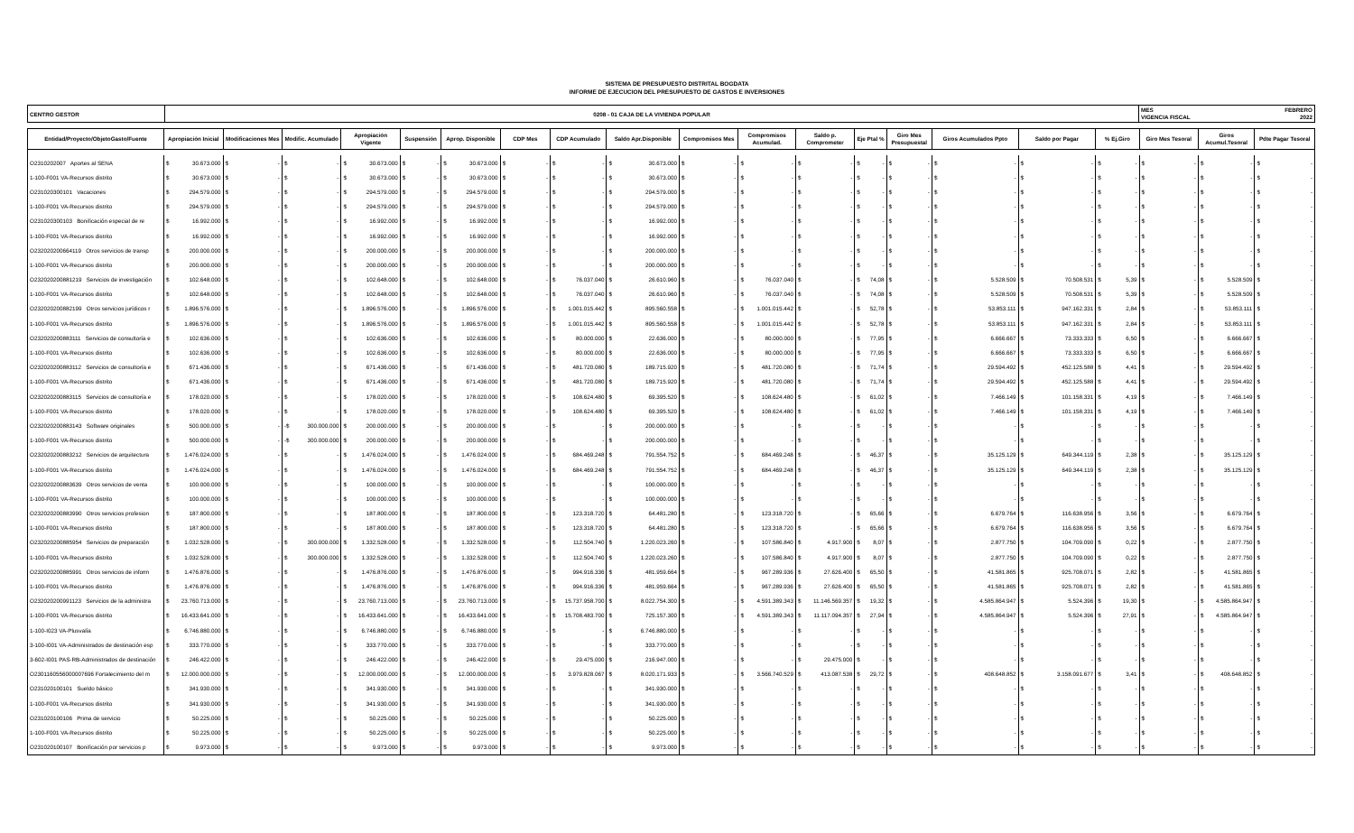SISTEMA DE PRESUPUESTO DISTRITAL BOGDATA
INFORME DE EJECUCION DEL PRESUPUESTO DE GASTOS E INVERSIONES
| CENTRO GESTOR | 0208 - 01 CAJA DE LA VIVIENDA POPULAR | MES FEBRERO VIGENCIA FISCAL 2022 |
| Entidad/Proyecto/ObjetoGasto/Fuente | Apropiación Inicial | Modificaciones Mes | Modific. Acumulado | Apropiación Vigente | Suspensión | Aprop. Disponible | CDP Mes | CDP Acumulado | Saldo Apr.Disponible | Compromisos Mes | Compromisos Acumulad. | Saldo p. Comprometer | Eje Ptal % | Giro Mes Presupuestal | Giros Acumulados Ppto | Saldo por Pagar | % Ej.Giro | Giro Mes Tesoral | Giros Acumul.Tesoral | Pdte Pagar Tesoral |
| --- | --- | --- | --- | --- | --- | --- | --- | --- | --- | --- | --- | --- | --- | --- | --- | --- | --- | --- | --- | --- |
| O2310202007 Aportes al SENA | $ 30.673.000 | $ - | $ - | $ 30.673.000 | $ - | $ 30.673.000 | $ - | $ - | $ 30.673.000 | $ - | $ - | $ - | $ - | $ - | $ - | $ - | $ - | $ - | $ - | $ - |
| 1-100-F001 VA-Recursos distrito | $ 30.673.000 | $ - | $ - | $ 30.673.000 | $ - | $ 30.673.000 | $ - | $ - | $ 30.673.000 | $ - | $ - | $ - | $ - | $ - | $ - | $ - | $ - | $ - | $ - | $ - |
| O231020300101 Vacaciones | $ 294.579.000 | $ - | $ - | $ 294.579.000 | $ - | $ 294.579.000 | $ - | $ - | $ 294.579.000 | $ - | $ - | $ - | $ - | $ - | $ - | $ - | $ - | $ - | $ - | $ - |
| 1-100-F001 VA-Recursos distrito | $ 294.579.000 | $ - | $ - | $ 294.579.000 | $ - | $ 294.579.000 | $ - | $ - | $ 294.579.000 | $ - | $ - | $ - | $ - | $ - | $ - | $ - | $ - | $ - | $ - | $ - |
| O231020300103 Bonificación especial de re | $ 16.992.000 | $ - | $ - | $ 16.992.000 | $ - | $ 16.992.000 | $ - | $ - | $ 16.992.000 | $ - | $ - | $ - | $ - | $ - | $ - | $ - | $ - | $ - | $ - | $ - |
| 1-100-F001 VA-Recursos distrito | $ 16.992.000 | $ - | $ - | $ 16.992.000 | $ - | $ 16.992.000 | $ - | $ - | $ 16.992.000 | $ - | $ - | $ - | $ - | $ - | $ - | $ - | $ - | $ - | $ - | $ - |
| O232020200664119 Otros servicios de transp | $ 200.000.000 | $ - | $ - | $ 200.000.000 | $ - | $ 200.000.000 | $ - | $ - | $ 200.000.000 | $ - | $ - | $ - | $ - | $ - | $ - | $ - | $ - | $ - | $ - | $ - |
| 1-100-F001 VA-Recursos distrito | $ 200.000.000 | $ - | $ - | $ 200.000.000 | $ - | $ 200.000.000 | $ - | $ - | $ 200.000.000 | $ - | $ - | $ - | $ - | $ - | $ - | $ - | $ - | $ - | $ - | $ - |
| O232020200881219 Servicios de investigación | $ 102.648.000 | $ - | $ - | $ 102.648.000 | $ - | $ 102.648.000 | $ - | $ 76.037.040 | $ 26.610.960 | $ - | $ 76.037.040 | $ - | $ 74,08 | $ - | $ 5.528.509 | $ 70.508.531 | $ 5,39 | $ - | $ 5.528.509 | $ - |
| 1-100-F001 VA-Recursos distrito | $ 102.648.000 | $ - | $ - | $ 102.648.000 | $ - | $ 102.648.000 | $ - | $ 76.037.040 | $ 26.610.960 | $ - | $ 76.037.040 | $ - | $ 74,08 | $ - | $ 5.528.509 | $ 70.508.531 | $ 5,39 | $ - | $ 5.528.509 | $ - |
| O232020200882199 Otros servicios jurídicos r | $ 1.896.576.000 | $ - | $ - | $ 1.896.576.000 | $ - | $ 1.896.576.000 | $ - | $ 1.001.015.442 | $ 895.560.558 | $ - | $ 1.001.015.442 | $ - | $ 52,78 | $ - | $ 53.853.111 | $ 947.162.331 | $ 2,84 | $ - | $ 53.853.111 | $ - |
| 1-100-F001 VA-Recursos distrito | $ 1.896.576.000 | $ - | $ - | $ 1.896.576.000 | $ - | $ 1.896.576.000 | $ - | $ 1.001.015.442 | $ 895.560.558 | $ - | $ 1.001.015.442 | $ - | $ 52,78 | $ - | $ 53.853.111 | $ 947.162.331 | $ 2,84 | $ - | $ 53.853.111 | $ - |
| O232020200883111 Servicios de consultoría e | $ 102.636.000 | $ - | $ - | $ 102.636.000 | $ - | $ 102.636.000 | $ - | $ 80.000.000 | $ 22.636.000 | $ - | $ 80.000.000 | $ - | $ 77,95 | $ - | $ 6.666.667 | $ 73.333.333 | $ 6,50 | $ - | $ 6.666.667 | $ - |
| 1-100-F001 VA-Recursos distrito | $ 102.636.000 | $ - | $ - | $ 102.636.000 | $ - | $ 102.636.000 | $ - | $ 80.000.000 | $ 22.636.000 | $ - | $ 80.000.000 | $ - | $ 77,95 | $ - | $ 6.666.667 | $ 73.333.333 | $ 6,50 | $ - | $ 6.666.667 | $ - |
| O232020200883112 Servicios de consultoría e | $ 671.436.000 | $ - | $ - | $ 671.436.000 | $ - | $ 671.436.000 | $ - | $ 481.720.080 | $ 189.715.920 | $ - | $ 481.720.080 | $ - | $ 71,74 | $ - | $ 29.594.492 | $ 452.125.588 | $ 4,41 | $ - | $ 29.594.492 | $ - |
| 1-100-F001 VA-Recursos distrito | $ 671.436.000 | $ - | $ - | $ 671.436.000 | $ - | $ 671.436.000 | $ - | $ 481.720.080 | $ 189.715.920 | $ - | $ 481.720.080 | $ - | $ 71,74 | $ - | $ 29.594.492 | $ 452.125.588 | $ 4,41 | $ - | $ 29.594.492 | $ - |
| O232020200883115 Servicios de consultoría e | $ 178.020.000 | $ - | $ - | $ 178.020.000 | $ - | $ 178.020.000 | $ - | $ 108.624.480 | $ 69.395.520 | $ - | $ 108.624.480 | $ - | $ 61,02 | $ - | $ 7.466.149 | $ 101.158.331 | $ 4,19 | $ - | $ 7.466.149 | $ - |
| 1-100-F001 VA-Recursos distrito | $ 178.020.000 | $ - | $ - | $ 178.020.000 | $ - | $ 178.020.000 | $ - | $ 108.624.480 | $ 69.395.520 | $ - | $ 108.624.480 | $ - | $ 61,02 | $ - | $ 7.466.149 | $ 101.158.331 | $ 4,19 | $ - | $ 7.466.149 | $ - |
| O232020200883143 Software originales | $ 500.000.000 | $ - | -$ 300.000.000 | $ 200.000.000 | $ - | $ 200.000.000 | $ - | $ - | $ 200.000.000 | $ - | $ - | $ - | $ - | $ - | $ - | $ - | $ - | $ - | $ - | $ - |
| 1-100-F001 VA-Recursos distrito | $ 500.000.000 | $ - | -$ 300.000.000 | $ 200.000.000 | $ - | $ 200.000.000 | $ - | $ - | $ 200.000.000 | $ - | $ - | $ - | $ - | $ - | $ - | $ - | $ - | $ - | $ - | $ - |
| O232020200883212 Servicios de arquitectura | $ 1.476.024.000 | $ - | $ - | $ 1.476.024.000 | $ - | $ 1.476.024.000 | $ - | $ 684.469.248 | $ 791.554.752 | $ - | $ 684.469.248 | $ - | $ 46,37 | $ - | $ 35.125.129 | $ 649.344.119 | $ 2,38 | $ - | $ 35.125.129 | $ - |
| 1-100-F001 VA-Recursos distrito | $ 1.476.024.000 | $ - | $ - | $ 1.476.024.000 | $ - | $ 1.476.024.000 | $ - | $ 684.469.248 | $ 791.554.752 | $ - | $ 684.469.248 | $ - | $ 46,37 | $ - | $ 35.125.129 | $ 649.344.119 | $ 2,38 | $ - | $ 35.125.129 | $ - |
| O232020200883639 Otros servicios de venta | $ 100.000.000 | $ - | $ - | $ 100.000.000 | $ - | $ 100.000.000 | $ - | $ - | $ 100.000.000 | $ - | $ - | $ - | $ - | $ - | $ - | $ - | $ - | $ - | $ - | $ - |
| 1-100-F001 VA-Recursos distrito | $ 100.000.000 | $ - | $ - | $ 100.000.000 | $ - | $ 100.000.000 | $ - | $ - | $ 100.000.000 | $ - | $ - | $ - | $ - | $ - | $ - | $ - | $ - | $ - | $ - | $ - |
| O232020200883990 Otros servicios profesion | $ 187.800.000 | $ - | $ - | $ 187.800.000 | $ - | $ 187.800.000 | $ - | $ 123.318.720 | $ 64.481.280 | $ - | $ 123.318.720 | $ - | $ 65,66 | $ - | $ 6.679.764 | $ 116.638.956 | $ 3,56 | $ - | $ 6.679.764 | $ - |
| 1-100-F001 VA-Recursos distrito | $ 187.800.000 | $ - | $ - | $ 187.800.000 | $ - | $ 187.800.000 | $ - | $ 123.318.720 | $ 64.481.280 | $ - | $ 123.318.720 | $ - | $ 65,66 | $ - | $ 6.679.764 | $ 116.638.956 | $ 3,56 | $ - | $ 6.679.764 | $ - |
| O232020200885954 Servicios de preparación | $ 1.032.528.000 | $ - | $ 300.000.000 | $ 1.332.528.000 | $ - | $ 1.332.528.000 | $ - | $ 112.504.740 | $ 1.220.023.260 | $ - | $ 107.586.840 | $ 4.917.900 | $ 8,07 | $ - | $ 2.877.750 | $ 104.709.090 | $ 0,22 | $ - | $ 2.877.750 | $ - |
| 1-100-F001 VA-Recursos distrito | $ 1.032.528.000 | $ - | $ 300.000.000 | $ 1.332.528.000 | $ - | $ 1.332.528.000 | $ - | $ 112.504.740 | $ 1.220.023.260 | $ - | $ 107.586.840 | $ 4.917.900 | $ 8,07 | $ - | $ 2.877.750 | $ 104.709.090 | $ 0,22 | $ - | $ 2.877.750 | $ - |
| O232020200885991 Otros servicios de inform | $ 1.476.876.000 | $ - | $ - | $ 1.476.876.000 | $ - | $ 1.476.876.000 | $ - | $ 994.916.336 | $ 481.959.664 | $ - | $ 967.289.936 | $ 27.626.400 | $ 65,50 | $ - | $ 41.581.865 | $ 925.708.071 | $ 2,82 | $ - | $ 41.581.865 | $ - |
| 1-100-F001 VA-Recursos distrito | $ 1.476.876.000 | $ - | $ - | $ 1.476.876.000 | $ - | $ 1.476.876.000 | $ - | $ 994.916.336 | $ 481.959.664 | $ - | $ 967.289.936 | $ 27.626.400 | $ 65,50 | $ - | $ 41.581.865 | $ 925.708.071 | $ 2,82 | $ - | $ 41.581.865 | $ - |
| O232020200991123 Servicios de la administra | $ 23.760.713.000 | $ - | $ - | $ 23.760.713.000 | $ - | $ 23.760.713.000 | $ - | $ 15.737.958.700 | $ 8.022.754.300 | $ - | $ 4.591.389.343 | $ 11.146.569.357 | $ 19,32 | $ - | $ 4.585.864.947 | $ 5.524.396 | $ 19,30 | $ - | $ 4.585.864.947 | $ - |
| 1-100-F001 VA-Recursos distrito | $ 16.433.641.000 | $ - | $ - | $ 16.433.641.000 | $ - | $ 16.433.641.000 | $ - | $ 15.708.483.700 | $ 725.157.300 | $ - | $ 4.591.389.343 | $ 11.117.094.357 | $ 27,94 | $ - | $ 4.585.864.947 | $ 5.524.396 | $ 27,91 | $ - | $ 4.585.864.947 | $ - |
| 1-100-I023 VA-Plusvalía | $ 6.746.880.000 | $ - | $ - | $ 6.746.880.000 | $ - | $ 6.746.880.000 | $ - | $ - | $ 6.746.880.000 | $ - | $ - | $ - | $ - | $ - | $ - | $ - | $ - | $ - | $ - | $ - |
| 3-100-I001 VA-Administrados de destinación esp | $ 333.770.000 | $ - | $ - | $ 333.770.000 | $ - | $ 333.770.000 | $ - | $ - | $ 333.770.000 | $ - | $ - | $ - | $ - | $ - | $ - | $ - | $ - | $ - | $ - | $ - |
| 3-602-I001 PAS-RB-Administrados de destinación | $ 246.422.000 | $ - | $ - | $ 246.422.000 | $ - | $ 246.422.000 | $ - | $ 29.475.000 | $ 216.947.000 | $ - | $ - | $ 29.475.000 | $ - | $ - | $ - | $ - | $ - | $ - | $ - | $ - |
| O2301160556000007696 Fortalecimiento del m | $ 12.000.000.000 | $ - | $ - | $ 12.000.000.000 | $ - | $ 12.000.000.000 | $ - | $ 3.979.828.067 | $ 8.020.171.933 | $ - | $ 3.566.740.529 | $ 413.087.538 | $ 29,72 | $ - | $ 408.648.852 | $ 3.158.091.677 | $ 3,41 | $ - | $ 408.648.852 | $ - |
| O231020100101 Sueldo básico | $ 341.930.000 | $ - | $ - | $ 341.930.000 | $ - | $ 341.930.000 | $ - | $ - | $ 341.930.000 | $ - | $ - | $ - | $ - | $ - | $ - | $ - | $ - | $ - | $ - | $ - |
| 1-100-F001 VA-Recursos distrito | $ 341.930.000 | $ - | $ - | $ 341.930.000 | $ - | $ 341.930.000 | $ - | $ - | $ 341.930.000 | $ - | $ - | $ - | $ - | $ - | $ - | $ - | $ - | $ - | $ - | $ - |
| O231020100106 Prima de servicio | $ 50.225.000 | $ - | $ - | $ 50.225.000 | $ - | $ 50.225.000 | $ - | $ - | $ 50.225.000 | $ - | $ - | $ - | $ - | $ - | $ - | $ - | $ - | $ - | $ - | $ - |
| 1-100-F001 VA-Recursos distrito | $ 50.225.000 | $ - | $ - | $ 50.225.000 | $ - | $ 50.225.000 | $ - | $ - | $ 50.225.000 | $ - | $ - | $ - | $ - | $ - | $ - | $ - | $ - | $ - | $ - | $ - |
| O231020100107 Bonificación por servicios p | $ 9.973.000 | $ - | $ - | $ 9.973.000 | $ - | $ 9.973.000 | $ - | $ - | $ 9.973.000 | $ - | $ - | $ - | $ - | $ - | $ - | $ - | $ - | $ - | $ - | $ - |